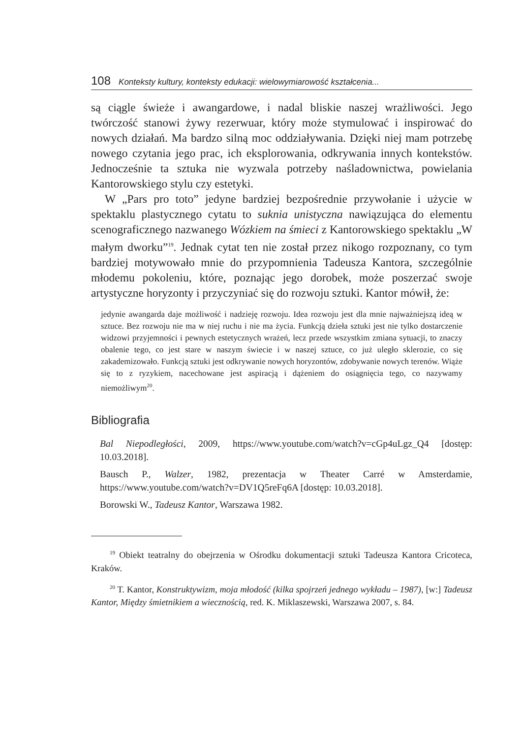108 Konteksty kultury, konteksty edukacji: wielowymiarowość kształcenia...
są ciągle świeże i awangardowe, i nadal bliskie naszej wrażliwości. Jego twórczość stanowi żywy rezerwuar, który może stymulować i inspirować do nowych działań. Ma bardzo silną moc oddziaływania. Dzięki niej mam potrzebę nowego czytania jego prac, ich eksplorowania, odkrywania innych kontekstów. Jednocześnie ta sztuka nie wyzwala potrzeby naśladownictwa, powielania Kantorowskiego stylu czy estetyki.
W „Pars pro toto” jedyne bardziej bezpośrednie przywołanie i użycie w spektaklu plastycznego cytatu to suknia unistyczna nawiązująca do elementu scenograficznego nazwanego Wózkiem na śmieci z Kantorowskiego spektaklu „W małym dworku”<sup>19</sup>. Jednak cytat ten nie został przez nikogo rozpoznany, co tym bardziej motywowało mnie do przypomnienia Tadeusza Kantora, szczególnie młodemu pokoleniu, które, poznając jego dorobek, może poszerzać swoje artystyczne horyzonty i przyczyniać się do rozwoju sztuki. Kantor mówił, że:
jedynie awangarda daje możliwość i nadzieję rozwoju. Idea rozwoju jest dla mnie najważniejszą ideą w sztuce. Bez rozwoju nie ma w niej ruchu i nie ma życia. Funkcją dzieła sztuki jest nie tylko dostarczenie widzowi przyjemności i pewnych estetycznych wrażeń, lecz przede wszystkim zmiana sytuacji, to znaczy obalenie tego, co jest stare w naszym świecie i w naszej sztuce, co już uległo sklerozie, co się zakademizowało. Funkcją sztuki jest odkrywanie nowych horyzontów, zdobywanie nowych terenów. Wiąże się to z ryzykiem, nacechowane jest aspiracją i dążeniem do osiągnięcia tego, co nazywamy niemożliwym<sup>20</sup>.
Bibliografia
Bal Niepodległości, 2009, https://www.youtube.com/watch?v=cGp4uLgz_Q4 [dostęp: 10.03.2018].
Bausch P., Walzer, 1982, prezentacja w Theater Carré w Amsterdamie, https://www.youtube.com/watch?v=DV1Q5reFq6A [dostęp: 10.03.2018].
Borowski W., Tadeusz Kantor, Warszawa 1982.
<sup>19</sup> Obiekt teatralny do obejrzenia w Ośrodku dokumentacji sztuki Tadeusza Kantora Cricoteca, Kraków.
<sup>20</sup> T. Kantor, Konstruktywizm, moja młodość (kilka spojrzeń jednego wykładu – 1987), [w:] Tadeusz Kantor, Między śmietnikiem a wiecznością, red. K. Miklaszewski, Warszawa 2007, s. 84.